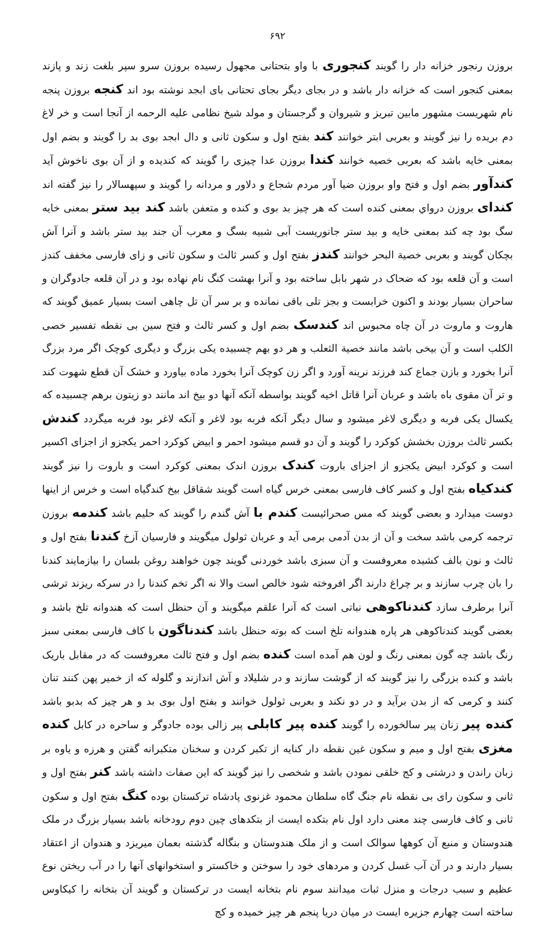۶۹۲
بروزن رنجور خزانه دار را گویند کنجوری با واو بتحتانی مجهول رسیده بروزن سرو سپر بلغت زند و پازند بمعنی کنجور است که خزانه دار باشد و در بجای دیگر بجای تحتانی بای ابجد نوشته بود اند کنجه بروزن پنجه نام شهریست مشهور مابین تبریز و شیروان و گرجستان و مولد شیخ نظامی علیه الرحمه از آنجا است و خر لاغ دم بریده را نیز گویند و بعربی ابتر خوانند کند بفتح اول و سکون ثانی و دال ابجد بوی بد را گویند و بضم اول بمعنی خایه باشد که بعربی خصیه خوانند کندا بروزن عدا چیزی را گویند که کندیده و از آن بوی ناخوش آید کندآور بضم اول و فتح واو بروزن ضیا آور مردم شجاع و دلاور و مردانه را گویند و سپهسالار را نیز گفته اند کندای بروزن درواي بمعنی کنده است که هر چیز بد بوی و کنده و متعفن باشد کند بید ستر بمعنی خایه سگ بود چه کند بمعنی خایه و بید ستر جانوریست آبی شبیه بسگ و معرب آن جند بید ستر باشد و آنرا آش بچکان گویند و بعربی خصیة البحر خوانند کندز بفتح اول و کسر ثالث و سکون ثانی و زای فارسی مخفف کندز است و آن قلعه بود که ضحاک در شهر بابل ساخته بود و آنرا بهشت کنگ نام نهاده بود و در آن قلعه جادوگران و ساحران بسیار بودند و اکنون خرابست و بجز تلی باقی نمانده و بر سر آن تل چاهی است بسیار عمیق گویند که هاروت و ماروت در آن چاه محبوس اند کندسک بضم اول و کسر ثالث و فتح سین بی نقطه تفسیر خصی الکلب است و آن بیخی باشد مانند خصیة الثعلب و هر دو بهم چسبیده یکی بزرگ و دیگری کوچک اگر مرد بزرگ آنرا بخورد و بازن جماع کند فرزند نرینه آورد و اگر زن کوچک آنرا بخورد ماده بیاورد و خشک آن قطع شهوت کند و تر آن مقوی باه باشد و عربان آنرا قاتل اخیه گویند بواسطه آنکه آنها دو بیخ اند مانند دو زیتون برهم چسبیده که یکسال یکی فربه و دیگری لاغر میشود و سال دیگر آنکه فربه بود لاغر و آنکه لاغر بود فربه میگردد کندش بکسر ثالث بروزن بخشش کوکرد را گویند و آن دو قسم میشود احمر و ابیض کوکرد احمر یکجزو از اجزای اکسیر است و کوکرد ابیض یکجزو از اجزای باروت کندک بروزن اندک بمعنی کوکرد است و باروت را نیز گویند کندکیاه بفتح اول و کسر کاف فارسی بمعنی خرس گیاه است گویند شقاقل بیخ کندگیاه است و خرس از اینها دوست میدارد و بعضی گویند که مس صحرائیست کندم با آش گندم را گویند که حلیم باشد کندمه بروزن ترجمه کرمی باشد سخت و آن از بدن آدمی برمی آید و عربان ثولول میگویند و فارسیان آزخ کندنا بفتح اول و ثالث و نون بالف کشیده معروفست و آن سبزی باشد خوردنی گویند چون خواهند روغن بلسان را بیازمایند کندنا را بان چرب سازند و بر چراغ دارند اگر افروخته شود خالص است والا نه اگر تخم کندنا را در سرکه ریزند ترشی آنرا برطرف سازد کندناکوهی نباتی است که آنرا علقم میگویند و آن حنظل است که هندوانه تلخ باشد و بعضی گویند کندناکوهی هر پاره هندوانه تلخ است که بوته حنظل باشد کندناگون با کاف فارسی بمعنی سبز رنگ باشد چه گون بمعنی رنگ و لون هم آمده است کنده بضم اول و فتح ثالث معروفست که در مقابل باریک باشد و کنده بزرگی را نیز گویند که از گوشت سازند و در شلیلاد و آش اندازند و گلوله که از خمیر پهن کنند تنان کنند و کرمی که از بدن برآید و در دو نکند و بعربی ثولول خوانند و بفتح اول بوی بد و هر چیز که بدبو باشد کنده پیر زنان پیر سالخورده را گویند کنده پیر کابلی پیر زالی بوده جادوگر و ساحره در کابل کنده مغزی بفتح اول و میم و سکون غین نقطه دار کنایه از تکبر کردن و سخنان متکبرانه گفتن و هرزه و یاوه بر زبان راندن و درشتی و کج خلقی نمودن باشد و شخصی را نیز گویند که این صفات داشته باشد کنر بفتح اول و ثانی و سکون رای بی نقطه نام جنگ گاه سلطان محمود غزنوی پادشاه ترکستان بوده کنگ بفتح اول و سکون ثانی و کاف فارسی چند معنی دارد اول نام بتکده ایست از بتکدهای چین دوم رودخانه باشد بسیار بزرگ در ملک هندوستان و منبع آن کوهها سوالک است و از ملک هندوستان و بنگاله گذشته بعمان میریزد و هندوان از اعتقاد بسیار دارند و در آن آب غسل کردن و مردهای خود را سوختن و خاکستر و استخوانهای آنها را در آب ریختن نوع عظیم و سبب درجات و منزل ثبات میدانند سوم نام بتخانه ایست در ترکستان و گویند آن بتخانه را کیکاوس ساخته است چهارم جزیره ایست در میان دریا پنجم هر چیز خمیده و کج